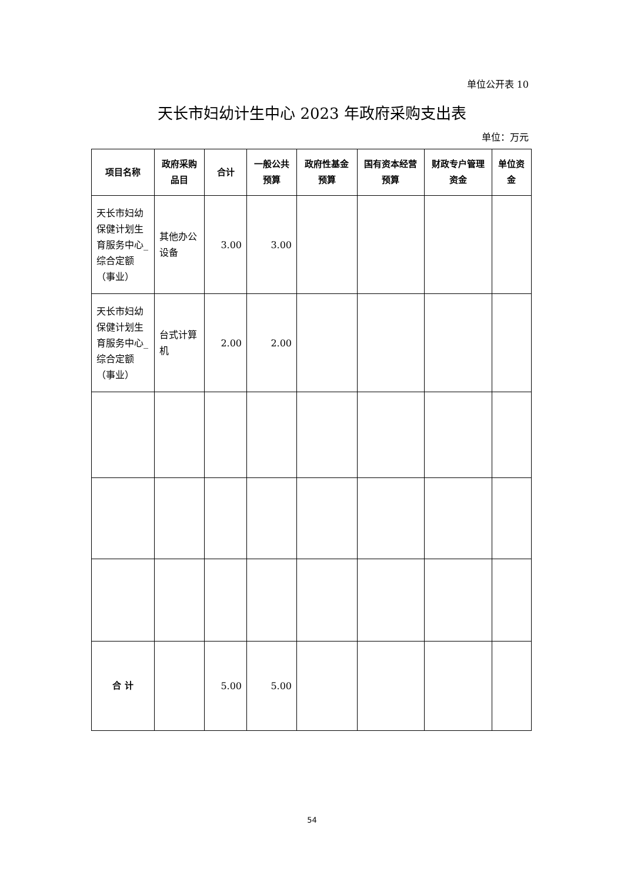单位公开表 10
天长市妇幼计生中心 2023 年政府采购支出表
单位：万元
| 项目名称 | 政府采购品目 | 合计 | 一般公共预算 | 政府性基金预算 | 国有资本经营预算 | 财政专户管理资金 | 单位资金 |
| --- | --- | --- | --- | --- | --- | --- | --- |
| 天长市妇幼保健计划生育服务中心_综合定额（事业） | 其他办公设备 | 3.00 | 3.00 | | | | |
| 天长市妇幼保健计划生育服务中心_综合定额（事业） | 台式计算机 | 2.00 | 2.00 | | | | |
| 合 计 | | 5.00 | 5.00 | | | | |
54